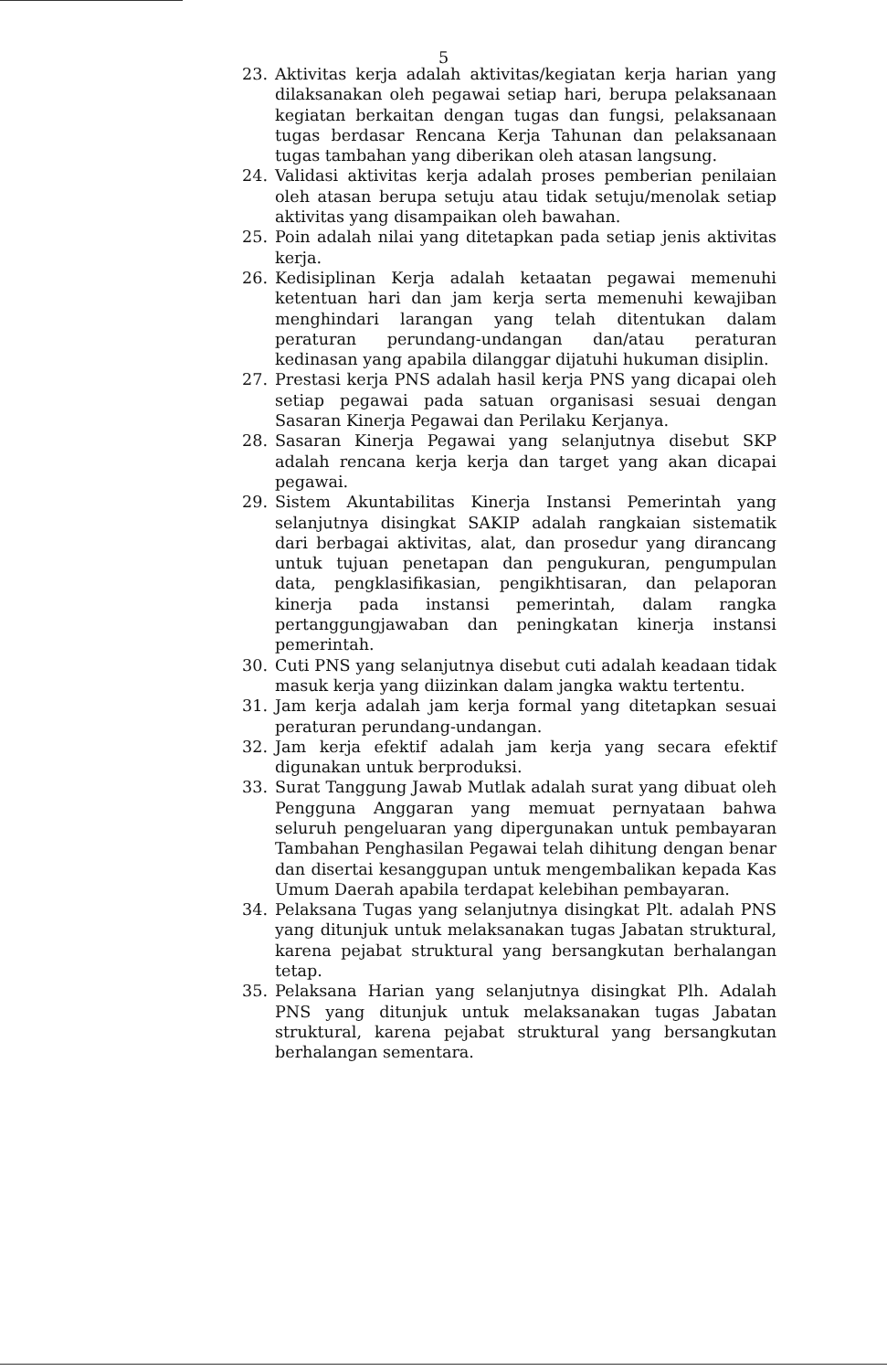5
23. Aktivitas kerja adalah aktivitas/kegiatan kerja harian yang dilaksanakan oleh pegawai setiap hari, berupa pelaksanaan kegiatan berkaitan dengan tugas dan fungsi, pelaksanaan tugas berdasar Rencana Kerja Tahunan dan pelaksanaan tugas tambahan yang diberikan oleh atasan langsung.
24. Validasi aktivitas kerja adalah proses pemberian penilaian oleh atasan berupa setuju atau tidak setuju/menolak setiap aktivitas yang disampaikan oleh bawahan.
25. Poin adalah nilai yang ditetapkan pada setiap jenis aktivitas kerja.
26. Kedisiplinan Kerja adalah ketaatan pegawai memenuhi ketentuan hari dan jam kerja serta memenuhi kewajiban menghindari larangan yang telah ditentukan dalam peraturan perundang-undangan dan/atau peraturan kedinasan yang apabila dilanggar dijatuhi hukuman disiplin.
27. Prestasi kerja PNS adalah hasil kerja PNS yang dicapai oleh setiap pegawai pada satuan organisasi sesuai dengan Sasaran Kinerja Pegawai dan Perilaku Kerjanya.
28. Sasaran Kinerja Pegawai yang selanjutnya disebut SKP adalah rencana kerja kerja dan target yang akan dicapai pegawai.
29. Sistem Akuntabilitas Kinerja Instansi Pemerintah yang selanjutnya disingkat SAKIP adalah rangkaian sistematik dari berbagai aktivitas, alat, dan prosedur yang dirancang untuk tujuan penetapan dan pengukuran, pengumpulan data, pengklasifikasian, pengikhtisaran, dan pelaporan kinerja pada instansi pemerintah, dalam rangka pertanggungjawaban dan peningkatan kinerja instansi pemerintah.
30. Cuti PNS yang selanjutnya disebut cuti adalah keadaan tidak masuk kerja yang diizinkan dalam jangka waktu tertentu.
31. Jam kerja adalah jam kerja formal yang ditetapkan sesuai peraturan perundang-undangan.
32. Jam kerja efektif adalah jam kerja yang secara efektif digunakan untuk berproduksi.
33. Surat Tanggung Jawab Mutlak adalah surat yang dibuat oleh Pengguna Anggaran yang memuat pernyataan bahwa seluruh pengeluaran yang dipergunakan untuk pembayaran Tambahan Penghasilan Pegawai telah dihitung dengan benar dan disertai kesanggupan untuk mengembalikan kepada Kas Umum Daerah apabila terdapat kelebihan pembayaran.
34. Pelaksana Tugas yang selanjutnya disingkat Plt. adalah PNS yang ditunjuk untuk melaksanakan tugas Jabatan struktural, karena pejabat struktural yang bersangkutan berhalangan tetap.
35. Pelaksana Harian yang selanjutnya disingkat Plh. Adalah PNS yang ditunjuk untuk melaksanakan tugas Jabatan struktural, karena pejabat struktural yang bersangkutan berhalangan sementara.